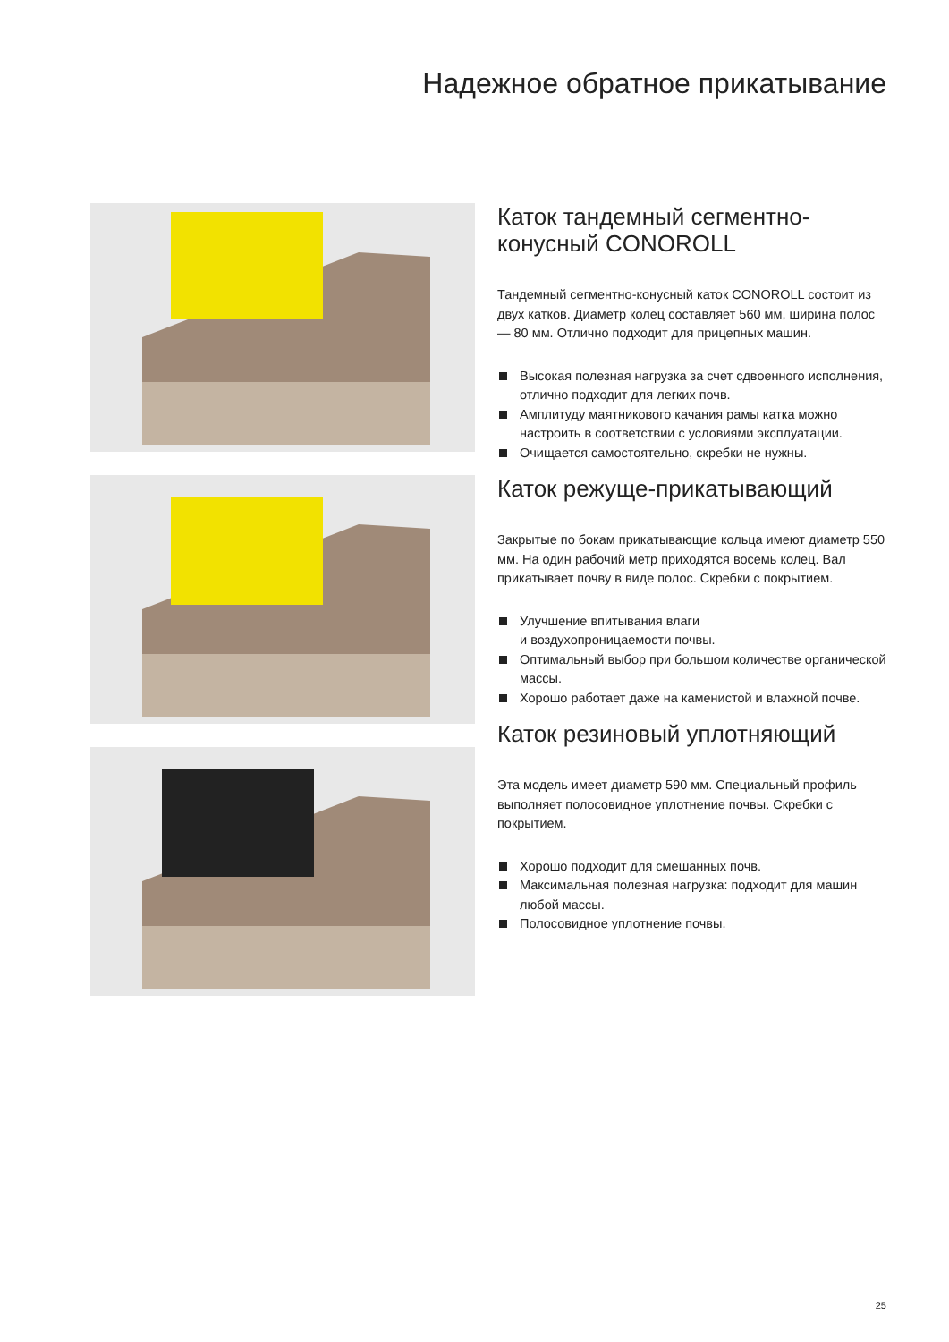Надежное обратное прикатывание
Каток тандемный сегментно-
конусный CONOROLL
Тандемный сегментно-конусный каток CONOROLL состоит из двух катков. Диаметр колец составляет 560 мм, ширина полос — 80 мм. Отлично подходит для прицепных машин.
Высокая полезная нагрузка за счет сдвоенного исполнения, отлично подходит для легких почв.
Амплитуду маятникового качания рамы катка можно настроить в соответствии с условиями эксплуатации.
Очищается самостоятельно, скребки не нужны.
Каток режуще-прикатывающий
Закрытые по бокам прикатывающие кольца имеют диаметр 550 мм. На один рабочий метр приходятся восемь колец. Вал прикатывает почву в виде полос. Скребки с покрытием.
Улучшение впитывания влаги
и воздухопроницаемости почвы.
Оптимальный выбор при большом количестве органической массы.
Хорошо работает даже на каменистой и влажной почве.
Каток резиновый уплотняющий
Эта модель имеет диаметр 590 мм. Специальный профиль выполняет полосовидное уплотнение почвы. Скребки с покрытием.
Хорошо подходит для смешанных почв.
Максимальная полезная нагрузка: подходит для машин любой массы.
Полосовидное уплотнение почвы.
25